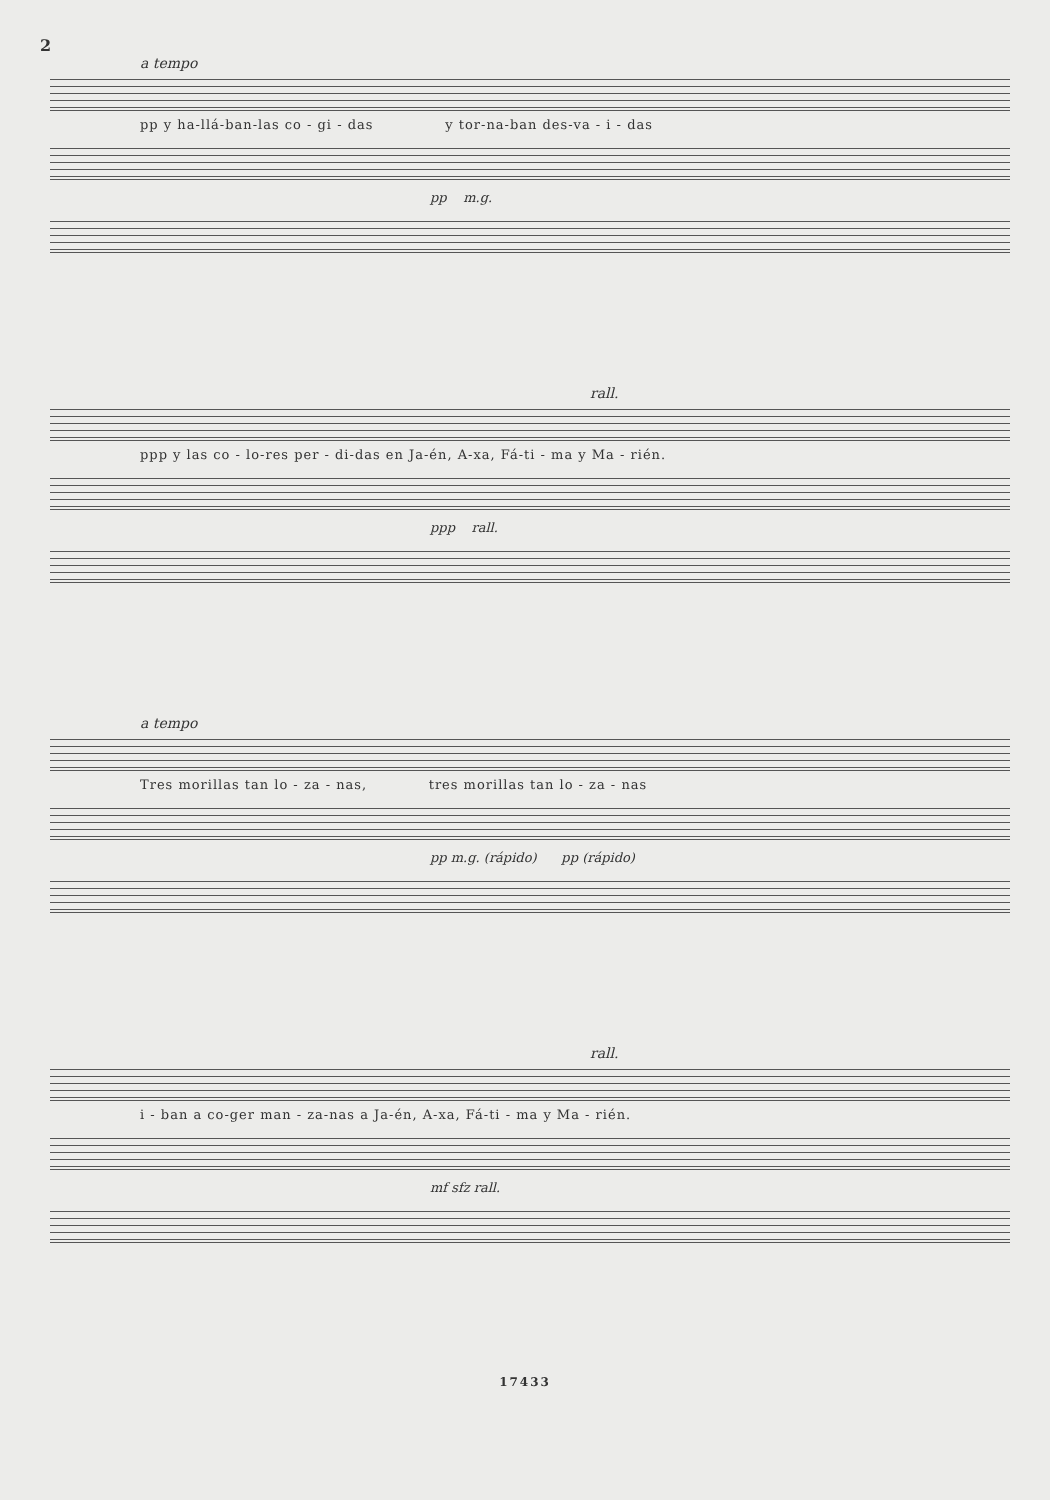2
a tempo
pp y ha-llá-ban-las co - gi - das y tor-na-ban des-va - i - das
pp m.g.
rall.
ppp y las co - lo-res per - di-das en Ja-én, A-xa, Fá-ti - ma y Ma - rién.
ppp rall.
a tempo
Tres morillas tan lo - za - nas, tres morillas tan lo - za - nas
pp m.g. (rápido) pp (rápido)
rall.
i - ban a co-ger man - za-nas a Ja-én, A-xa, Fá-ti - ma y Ma - rién.
mf sfz rall.
17433